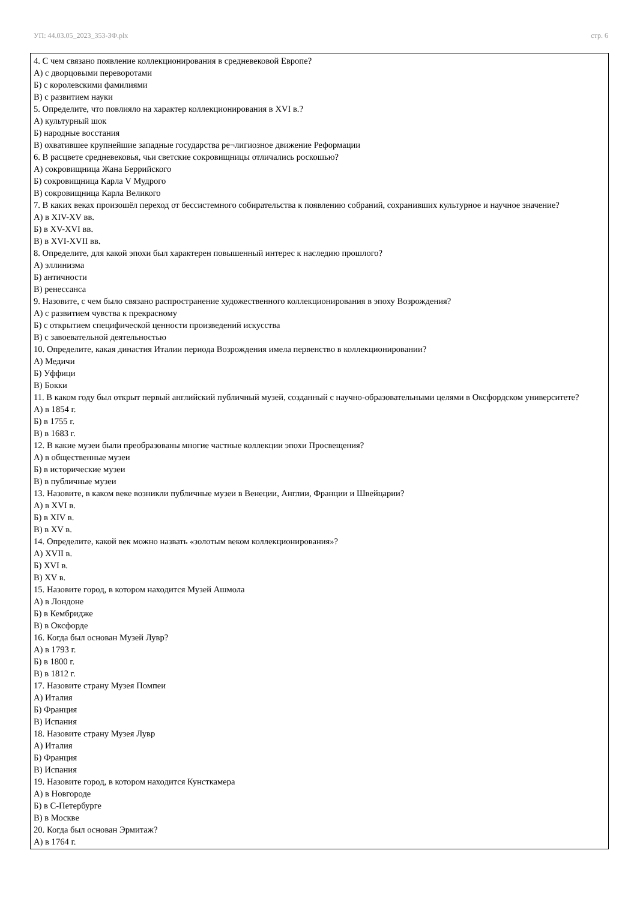УП: 44.03.05_2023_353-ЗФ.plx стр. 6
4. С чем связано появление коллекционирования в средневековой Европе?
А) с дворцовыми переворотами
Б) с королевскими фамилиями
В) с развитием науки
5. Определите, что повлияло на характер коллекционирования в XVI в.?
А) культурный шок
Б) народные восстания
В) охватившее крупнейшие западные государства ре¬лигиозное движение Реформации
6. В расцвете средневековья, чьи светские сокровищницы отличались роскошью?
А) сокровищница Жана Беррийского
Б) сокровищница Карла V Мудрого
В) сокровищница Карла Великого
7. В каких веках произошёл переход от бессистемного собирательства к появлению собраний, сохранивших культурное и научное значение?
А) в XIV-XV вв.
Б) в XV-XVI вв.
В) в XVI-XVII вв.
8. Определите, для какой эпохи был характерен повышенный интерес к наследию прошлого?
А) эллинизма
Б) античности
В) ренессанса
9. Назовите, с чем было связано распространение художественного коллекционирования в эпоху Возрождения?
А) с развитием чувства к прекрасному
Б) с открытием специфической ценности произведений искусства
В) с завоевательной деятельностью
10. Определите, какая династия Италии периода Возрождения имела первенство в коллекционировании?
А) Медичи
Б) Уффици
В) Бокки
11. В каком году был открыт первый английский публичный музей, созданный с научно-образовательными целями в Оксфордском университете?
А) в 1854 г.
Б) в 1755 г.
В) в 1683 г.
12. В какие музеи были преобразованы многие частные коллекции эпохи Просвещения?
А) в общественные музеи
Б) в исторические музеи
В) в публичные музеи
13. Назовите, в каком веке возникли публичные музеи в Венеции, Англии, Франции и Швейцарии?
А) в XVI в.
Б) в XIV в.
В) в XV в.
14. Определите, какой век можно назвать «золотым веком коллекционирования»?
А) XVII в.
Б) XVI в.
В) XV в.
15. Назовите город, в котором находится Музей Ашмола
А) в Лондоне
Б) в Кембридже
В) в Оксфорде
16. Когда был основан Музей Лувр?
А) в 1793 г.
Б) в 1800 г.
В) в 1812 г.
17. Назовите страну Музея Помпеи
А) Италия
Б) Франция
В) Испания
18. Назовите страну Музея Лувр
А) Италия
Б) Франция
В) Испания
19. Назовите город, в котором находится Кунсткамера
А) в Новгороде
Б) в С-Петербурге
В) в Москве
20. Когда был основан Эрмитаж?
А) в 1764 г.